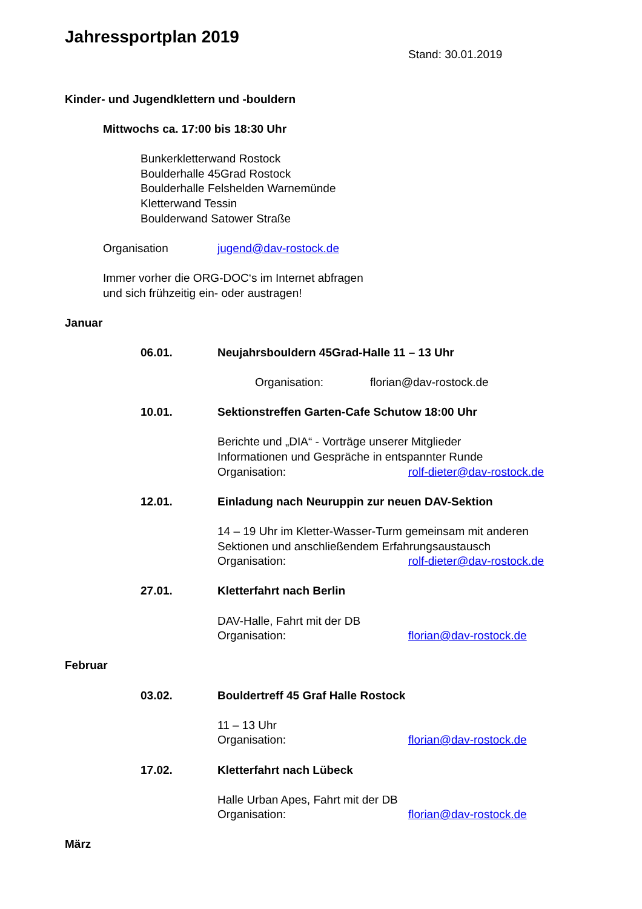Jahressportplan 2019
Stand: 30.01.2019
Kinder- und Jugendklettern und -bouldern
Mittwochs ca. 17:00 bis 18:30 Uhr
Bunkerkletterwand Rostock
Boulderhalle 45Grad Rostock
Boulderhalle Felshelden Warnemünde
Kletterwand Tessin
Boulderwand Satower Straße
Organisation jugend@dav-rostock.de
Immer vorher die ORG-DOC‘s im Internet abfragen
und sich frühzeitig ein- oder austragen!
Januar
06.01. Neujahrsbouldern 45Grad-Halle 11 – 13 Uhr
Organisation: florian@dav-rostock.de
10.01. Sektionstreffen Garten-Cafe Schutow 18:00 Uhr
Berichte und „DIA“ - Vorträge unserer Mitglieder
Informationen und Gespräche in entspannter Runde
Organisation: rolf-dieter@dav-rostock.de
12.01. Einladung nach Neuruppin zur neuen DAV-Sektion
14 – 19 Uhr im Kletter-Wasser-Turm gemeinsam mit anderen
Sektionen und anschließendem Erfahrungsaustausch
Organisation: rolf-dieter@dav-rostock.de
27.01. Kletterfahrt nach Berlin
DAV-Halle, Fahrt mit der DB
Organisation: florian@dav-rostock.de
Februar
03.02. Bouldertreff 45 Graf Halle Rostock
11 – 13 Uhr
Organisation: florian@dav-rostock.de
17.02. Kletterfahrt nach Lübeck
Halle Urban Apes, Fahrt mit der DB
Organisation: florian@dav-rostock.de
März